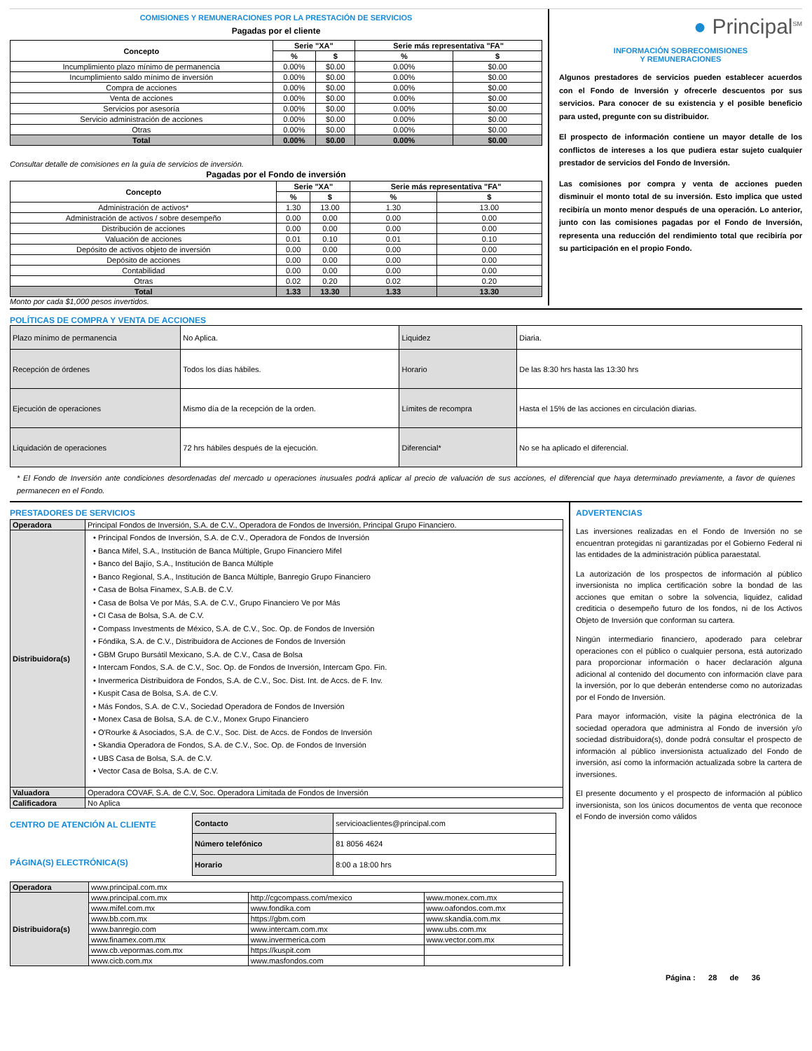COMISIONES Y REMUNERACIONES POR LA PRESTACIÓN DE SERVICIOS
Pagadas por el cliente
| Concepto | Serie "XA" | | Serie más representativa "FA" | |
| --- | --- | --- | --- | --- |
| | % | $ | % | $ |
| Incumplimiento plazo mínimo de permanencia | 0.00% | $0.00 | 0.00% | $0.00 |
| Incumplimiento saldo mínimo de inversión | 0.00% | $0.00 | 0.00% | $0.00 |
| Compra de acciones | 0.00% | $0.00 | 0.00% | $0.00 |
| Venta de acciones | 0.00% | $0.00 | 0.00% | $0.00 |
| Servicios por asesoría | 0.00% | $0.00 | 0.00% | $0.00 |
| Servicio administración de acciones | 0.00% | $0.00 | 0.00% | $0.00 |
| Otras | 0.00% | $0.00 | 0.00% | $0.00 |
| Total | 0.00% | $0.00 | 0.00% | $0.00 |
Consultar detalle de comisiones en la guía de servicios de inversión.
Pagadas por el Fondo de inversión
| Concepto | Serie "XA" | | Serie más representativa "FA" | |
| --- | --- | --- | --- | --- |
| | % | $ | % | $ |
| Administración de activos* | 1.30 | 13.00 | 1.30 | 13.00 |
| Administración de activos / sobre desempeño | 0.00 | 0.00 | 0.00 | 0.00 |
| Distribución de acciones | 0.00 | 0.00 | 0.00 | 0.00 |
| Valuación de acciones | 0.01 | 0.10 | 0.01 | 0.10 |
| Depósito de activos objeto de inversión | 0.00 | 0.00 | 0.00 | 0.00 |
| Depósito de acciones | 0.00 | 0.00 | 0.00 | 0.00 |
| Contabilidad | 0.00 | 0.00 | 0.00 | 0.00 |
| Otras | 0.02 | 0.20 | 0.02 | 0.20 |
| Total | 1.33 | 13.30 | 1.33 | 13.30 |
Monto por cada $1,000 pesos invertidos.
● Principal<sup>SM</sup>
INFORMACIÓN SOBRECOMISIONES
Y REMUNERACIONES
Algunos prestadores de servicios pueden establecer acuerdos con el Fondo de Inversión y ofrecerle descuentos por sus servicios. Para conocer de su existencia y el posible beneficio para usted, pregunte con su distribuidor.
El prospecto de información contiene un mayor detalle de los conflictos de intereses a los que pudiera estar sujeto cualquier prestador de servicios del Fondo de Inversión.
Las comisiones por compra y venta de acciones pueden disminuir el monto total de su inversión. Esto implica que usted recibiría un monto menor después de una operación. Lo anterior, junto con las comisiones pagadas por el Fondo de Inversión, representa una reducción del rendimiento total que recibiría por su participación en el propio Fondo.
POLÍTICAS DE COMPRA Y VENTA DE ACCIONES
| Plazo mínimo de permanencia | No Aplica. | Liquidez | Diaria. |
| Recepción de órdenes | Todos los días hábiles. | Horario | De las 8:30 hrs hasta las 13:30 hrs |
| Ejecución de operaciones | Mismo día de la recepción de la orden. | Límites de recompra | Hasta el 15% de las acciones en circulación diarias. |
| Liquidación de operaciones | 72 hrs hábiles después de la ejecución. | Diferencial* | No se ha aplicado el diferencial. |
* El Fondo de Inversión ante condiciones desordenadas del mercado u operaciones inusuales podrá aplicar al precio de valuación de sus acciones, el diferencial que haya determinado previamente, a favor de quienes permanecen en el Fondo.
PRESTADORES DE SERVICIOS
| Operadora | Principal Fondos de Inversión, S.A. de C.V., Operadora de Fondos de Inversión, Principal Grupo Financiero. |
| Distribuidora(s) | • Principal Fondos de Inversión, S.A. de C.V., Operadora de Fondos de Inversión • Banca Mifel, S.A., Institución de Banca Múltiple, Grupo Financiero Mifel • Banco del Bajío, S.A., Institución de Banca Múltiple • Banco Regional, S.A., Institución de Banca Múltiple, Banregio Grupo Financiero • Casa de Bolsa Finamex, S.A.B. de C.V. • Casa de Bolsa Ve por Más, S.A. de C.V., Grupo Financiero Ve por Más • CI Casa de Bolsa, S.A. de C.V. • Compass Investments de México, S.A. de C.V., Soc. Op. de Fondos de Inversión • Fóndika, S.A. de C.V., Distribuidora de Acciones de Fondos de Inversión • GBM Grupo Bursátil Mexicano, S.A. de C.V., Casa de Bolsa • Intercam Fondos, S.A. de C.V., Soc. Op. de Fondos de Inversión, Intercam Gpo. Fin. • Invermerica Distribuidora de Fondos, S.A. de C.V., Soc. Dist. Int. de Accs. de F. Inv. • Kuspit Casa de Bolsa, S.A. de C.V. • Más Fondos, S.A. de C.V., Sociedad Operadora de Fondos de Inversión • Monex Casa de Bolsa, S.A. de C.V., Monex Grupo Financiero • O'Rourke & Asociados, S.A. de C.V., Soc. Dist. de Accs. de Fondos de Inversión • Skandia Operadora de Fondos, S.A. de C.V., Soc. Op. de Fondos de Inversión • UBS Casa de Bolsa, S.A. de C.V. • Vector Casa de Bolsa, S.A. de C.V. |
| Valuadora | Operadora COVAF, S.A. de C.V, Soc. Operadora Limitada de Fondos de Inversión |
| Calificadora | No Aplica |
CENTRO DE ATENCIÓN AL CLIENTE
PÁGINA(S) ELECTRÓNICA(S)
| Contacto | servicioaclientes@principal.com |
| Número telefónico | 81 8056 4624 |
| Horario | 8:00 a 18:00 hrs |
| Operadora | www.principal.com.mx | | |
| Distribuidora(s) | www.principal.com.mx | http://cgcompass.com/mexico | www.monex.com.mx |
| | www.mifel.com.mx | www.fondika.com | www.oafondos.com.mx |
| | www.bb.com.mx | https://gbm.com | www.skandia.com.mx |
| | www.banregio.com | www.intercam.com.mx | www.ubs.com.mx |
| | www.finamex.com.mx | www.invermerica.com | www.vector.com.mx |
| | www.cb.vepormas.com.mx | https://kuspit.com | |
| | www.cicb.com.mx | www.masfondos.com | |
ADVERTENCIAS
Las inversiones realizadas en el Fondo de Inversión no se encuentran protegidas ni garantizadas por el Gobierno Federal ni las entidades de la administración pública paraestatal.
La autorización de los prospectos de información al público inversionista no implica certificación sobre la bondad de las acciones que emitan o sobre la solvencia, liquidez, calidad crediticia o desempeño futuro de los fondos, ni de los Activos Objeto de Inversión que conforman su cartera.
Ningún intermediario financiero, apoderado para celebrar operaciones con el público o cualquier persona, está autorizado para proporcionar información o hacer declaración alguna adicional al contenido del documento con información clave para la inversión, por lo que deberán entenderse como no autorizadas por el Fondo de Inversión.
Para mayor información, visite la página electrónica de la sociedad operadora que administra al Fondo de inversión y/o sociedad distribuidora(s), donde podrá consultar el prospecto de información al público inversionista actualizado del Fondo de inversión, así como la información actualizada sobre la cartera de inversiones.
El presente documento y el prospecto de información al público inversionista, son los únicos documentos de venta que reconoce el Fondo de inversión como válidos
Página : 28 de 36